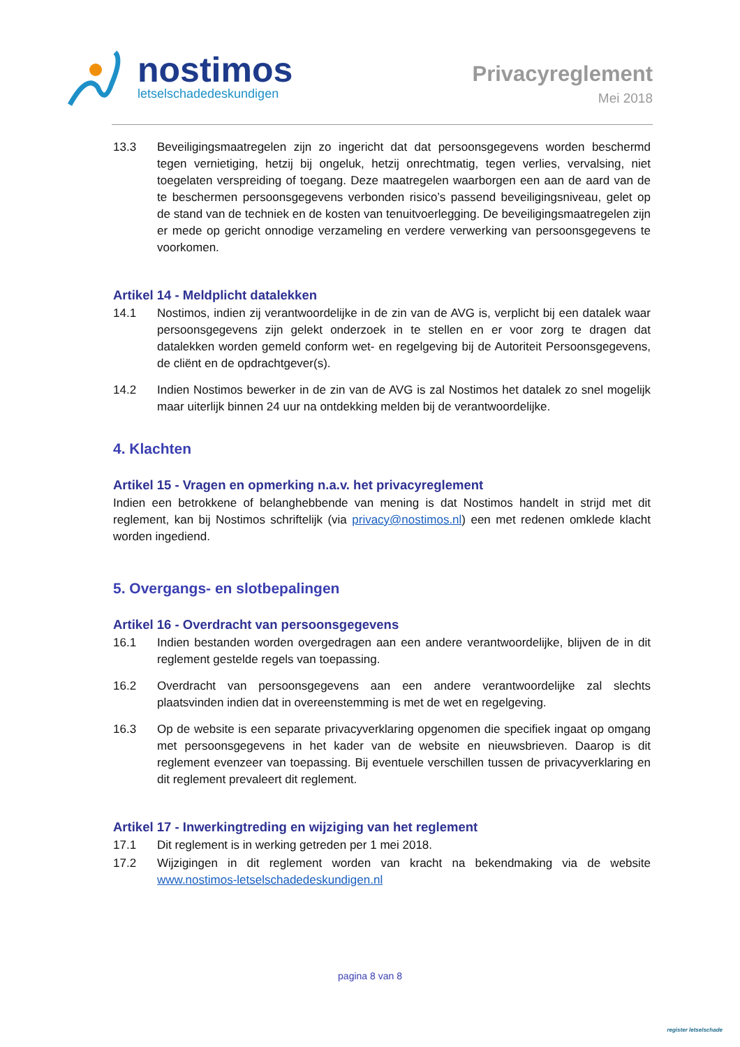nostimos
letselschadedeskundigen
Privacyreglement
Mei 2018
13.3 Beveiligingsmaatregelen zijn zo ingericht dat dat persoonsgegevens worden beschermd tegen vernietiging, hetzij bij ongeluk, hetzij onrechtmatig, tegen verlies, vervalsing, niet toegelaten verspreiding of toegang. Deze maatregelen waarborgen een aan de aard van de te beschermen persoonsgegevens verbonden risico’s passend beveiligingsniveau, gelet op de stand van de techniek en de kosten van tenuitvoerlegging. De beveiligingsmaatregelen zijn er mede op gericht onnodige verzameling en verdere verwerking van persoonsgegevens te voorkomen.
Artikel 14 - Meldplicht datalekken
14.1 Nostimos, indien zij verantwoordelijke in de zin van de AVG is, verplicht bij een datalek waar persoonsgegevens zijn gelekt onderzoek in te stellen en er voor zorg te dragen dat datalekken worden gemeld conform wet- en regelgeving bij de Autoriteit Persoonsgegevens, de cliënt en de opdrachtgever(s).
14.2 Indien Nostimos bewerker in de zin van de AVG is zal Nostimos het datalek zo snel mogelijk maar uiterlijk binnen 24 uur na ontdekking melden bij de verantwoordelijke.
4. Klachten
Artikel 15 - Vragen en opmerking n.a.v. het privacyreglement
Indien een betrokkene of belanghebbende van mening is dat Nostimos handelt in strijd met dit reglement, kan bij Nostimos schriftelijk (via privacy@nostimos.nl) een met redenen omklede klacht worden ingediend.
5. Overgangs- en slotbepalingen
Artikel 16 - Overdracht van persoonsgegevens
16.1 Indien bestanden worden overgedragen aan een andere verantwoordelijke, blijven de in dit reglement gestelde regels van toepassing.
16.2 Overdracht van persoonsgegevens aan een andere verantwoordelijke zal slechts plaatsvinden indien dat in overeenstemming is met de wet en regelgeving.
16.3 Op de website is een separate privacyverklaring opgenomen die specifiek ingaat op omgang met persoonsgegevens in het kader van de website en nieuwsbrieven. Daarop is dit reglement evenzeer van toepassing. Bij eventuele verschillen tussen de privacyverklaring en dit reglement prevaleert dit reglement.
Artikel 17 - Inwerkingtreding en wijziging van het reglement
17.1 Dit reglement is in werking getreden per 1 mei 2018.
17.2 Wijzigingen in dit reglement worden van kracht na bekendmaking via de website www.nostimos-letselschadedeskundigen.nl
pagina 8 van 8
register letselschade